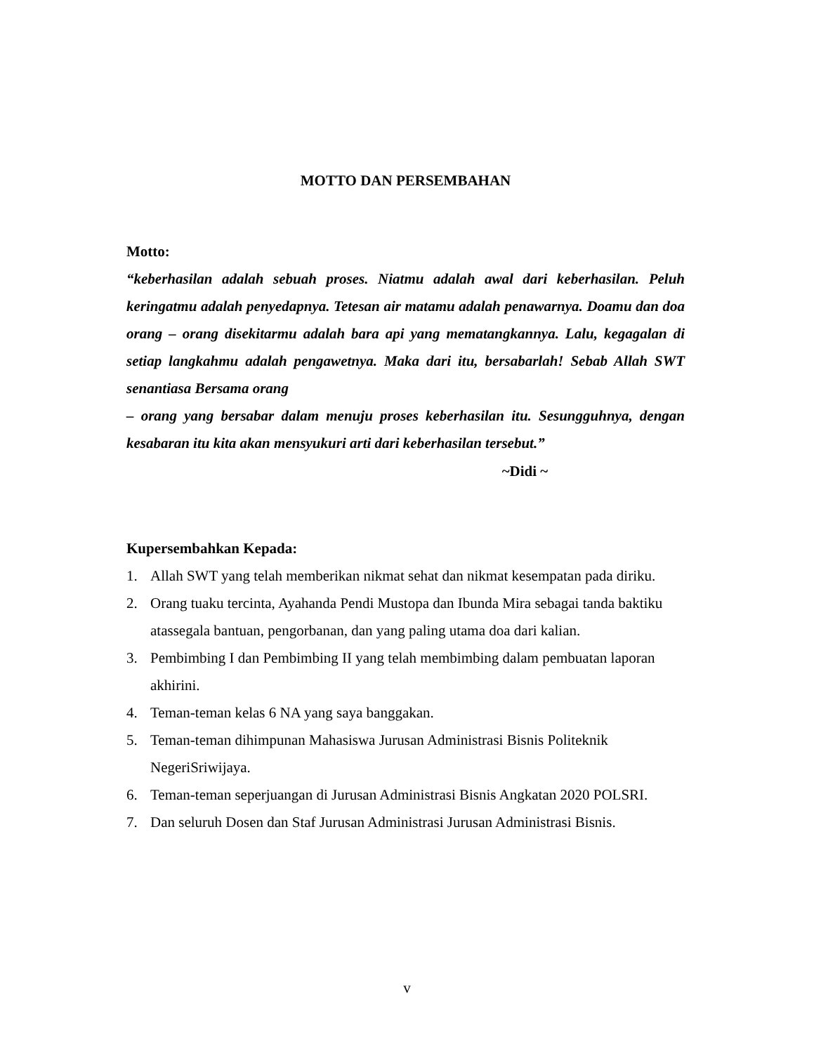MOTTO DAN PERSEMBAHAN
Motto:
“keberhasilan adalah sebuah proses. Niatmu adalah awal dari keberhasilan. Peluh keringatmu adalah penyedapnya. Tetesan air matamu adalah penawarnya. Doamu dan doa orang – orang disekitarmu adalah bara api yang mematangkannya. Lalu, kegagalan di setiap langkahmu adalah pengawetnya. Maka dari itu, bersabarlah! Sebab Allah SWT senantiasa Bersama orang
– orang yang bersabar dalam menuju proses keberhasilan itu. Sesungguhnya, dengan kesabaran itu kita akan mensyukuri arti dari keberhasilan tersebut.”
~Didi ~
Kupersembahkan Kepada:
1. Allah SWT yang telah memberikan nikmat sehat dan nikmat kesempatan pada diriku.
2. Orang tuaku tercinta, Ayahanda Pendi Mustopa dan Ibunda Mira sebagai tanda baktiku atassegala bantuan, pengorbanan, dan yang paling utama doa dari kalian.
3. Pembimbing I dan Pembimbing II yang telah membimbing dalam pembuatan laporan akhirini.
4. Teman-teman kelas 6 NA yang saya banggakan.
5. Teman-teman dihimpunan Mahasiswa Jurusan Administrasi Bisnis Politeknik NegeriSriwijaya.
6. Teman-teman seperjuangan di Jurusan Administrasi Bisnis Angkatan 2020 POLSRI.
7. Dan seluruh Dosen dan Staf Jurusan Administrasi Jurusan Administrasi Bisnis.
v